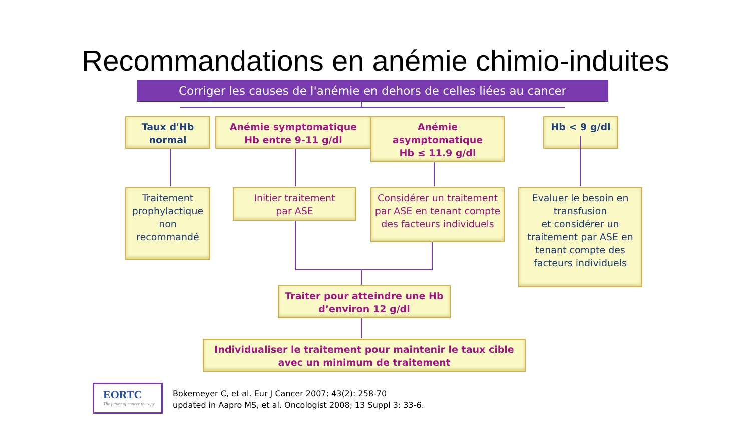Recommandations en anémie chimio-induites
Corriger les causes de l'anémie en dehors de celles liées au cancer
Taux d'Hb
normal
Anémie symptomatique
Hb entre 9-11 g/dl
Anémie
asymptomatique
Hb ≤ 11.9 g/dl
Hb < 9 g/dl
Traitement prophylactique non recommandé
Initier traitement
par ASE
Considérer un traitement par ASE en tenant compte
des facteurs individuels
Evaluer le besoin en transfusion
et considérer un traitement par ASE en tenant compte des facteurs individuels
Traiter pour atteindre une Hb
d’environ 12 g/dl
Individualiser le traitement pour maintenir le taux cible
avec un minimum de traitement
EORTC
The future of cancer therapy
Bokemeyer C, et al. Eur J Cancer 2007; 43(2): 258-70
updated in Aapro MS, et al. Oncologist 2008; 13 Suppl 3: 33-6.